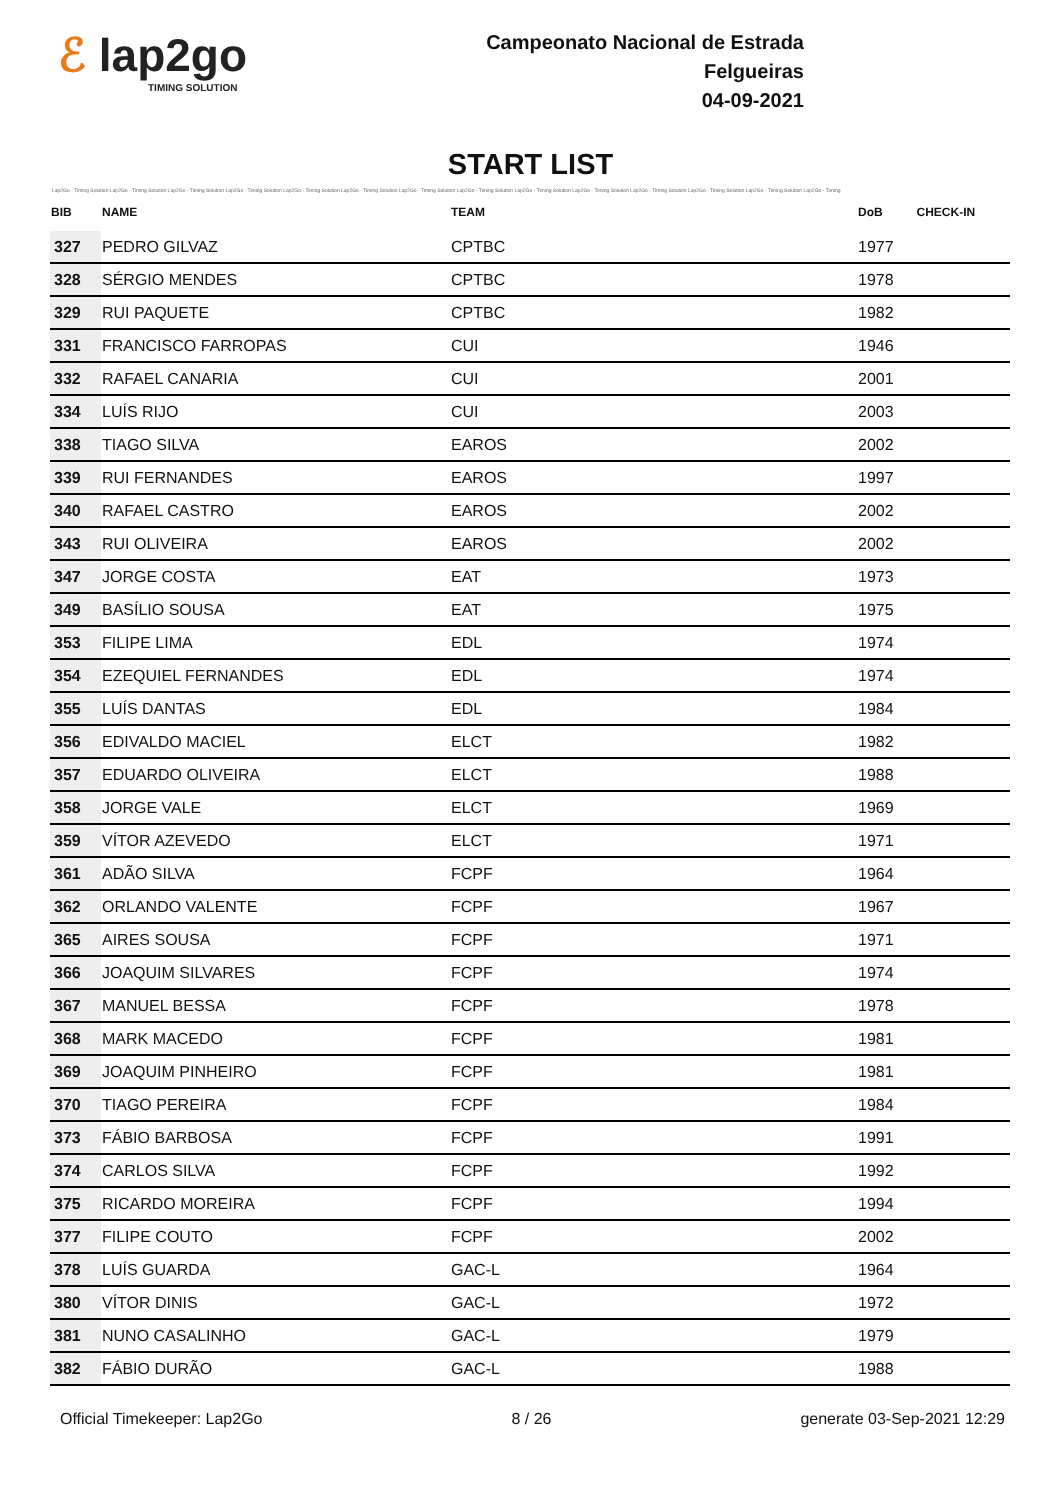ℰ lap2go
TIMING SOLUTION
Campeonato Nacional de Estrada
Felgueiras
04-09-2021
START LIST
Lap2Go - Timing Solution Lap2Go - Timing Solution Lap2Go - Timing Solution Lap2Go - Timing Solution Lap2Go - Timing Solution Lap2Go - Timing Solution Lap2Go - Timing Solution Lap2Go - Timing Solution Lap2Go - Timing Solution Lap2Go - Timing Solution Lap2Go - Timing Solution Lap2Go - Timing Solution Lap2Go - Timing Solution Lap2Go - Timing
| BIB | NAME | TEAM | DoB | CHECK-IN |
| --- | --- | --- | --- | --- |
| 327 | PEDRO GILVAZ | CPTBC | 1977 | |
| 328 | SÉRGIO MENDES | CPTBC | 1978 | |
| 329 | RUI PAQUETE | CPTBC | 1982 | |
| 331 | FRANCISCO FARROPAS | CUI | 1946 | |
| 332 | RAFAEL CANARIA | CUI | 2001 | |
| 334 | LUÍS RIJO | CUI | 2003 | |
| 338 | TIAGO SILVA | EAROS | 2002 | |
| 339 | RUI FERNANDES | EAROS | 1997 | |
| 340 | RAFAEL CASTRO | EAROS | 2002 | |
| 343 | RUI OLIVEIRA | EAROS | 2002 | |
| 347 | JORGE COSTA | EAT | 1973 | |
| 349 | BASÍLIO SOUSA | EAT | 1975 | |
| 353 | FILIPE LIMA | EDL | 1974 | |
| 354 | EZEQUIEL FERNANDES | EDL | 1974 | |
| 355 | LUÍS DANTAS | EDL | 1984 | |
| 356 | EDIVALDO MACIEL | ELCT | 1982 | |
| 357 | EDUARDO OLIVEIRA | ELCT | 1988 | |
| 358 | JORGE VALE | ELCT | 1969 | |
| 359 | VÍTOR AZEVEDO | ELCT | 1971 | |
| 361 | ADÃO SILVA | FCPF | 1964 | |
| 362 | ORLANDO VALENTE | FCPF | 1967 | |
| 365 | AIRES SOUSA | FCPF | 1971 | |
| 366 | JOAQUIM SILVARES | FCPF | 1974 | |
| 367 | MANUEL BESSA | FCPF | 1978 | |
| 368 | MARK MACEDO | FCPF | 1981 | |
| 369 | JOAQUIM PINHEIRO | FCPF | 1981 | |
| 370 | TIAGO PEREIRA | FCPF | 1984 | |
| 373 | FÁBIO BARBOSA | FCPF | 1991 | |
| 374 | CARLOS SILVA | FCPF | 1992 | |
| 375 | RICARDO MOREIRA | FCPF | 1994 | |
| 377 | FILIPE COUTO | FCPF | 2002 | |
| 378 | LUÍS GUARDA | GAC-L | 1964 | |
| 380 | VÍTOR DINIS | GAC-L | 1972 | |
| 381 | NUNO CASALINHO | GAC-L | 1979 | |
| 382 | FÁBIO DURÃO | GAC-L | 1988 | |
Official Timekeeper: Lap2Go 8 / 26 generate 03-Sep-2021 12:29